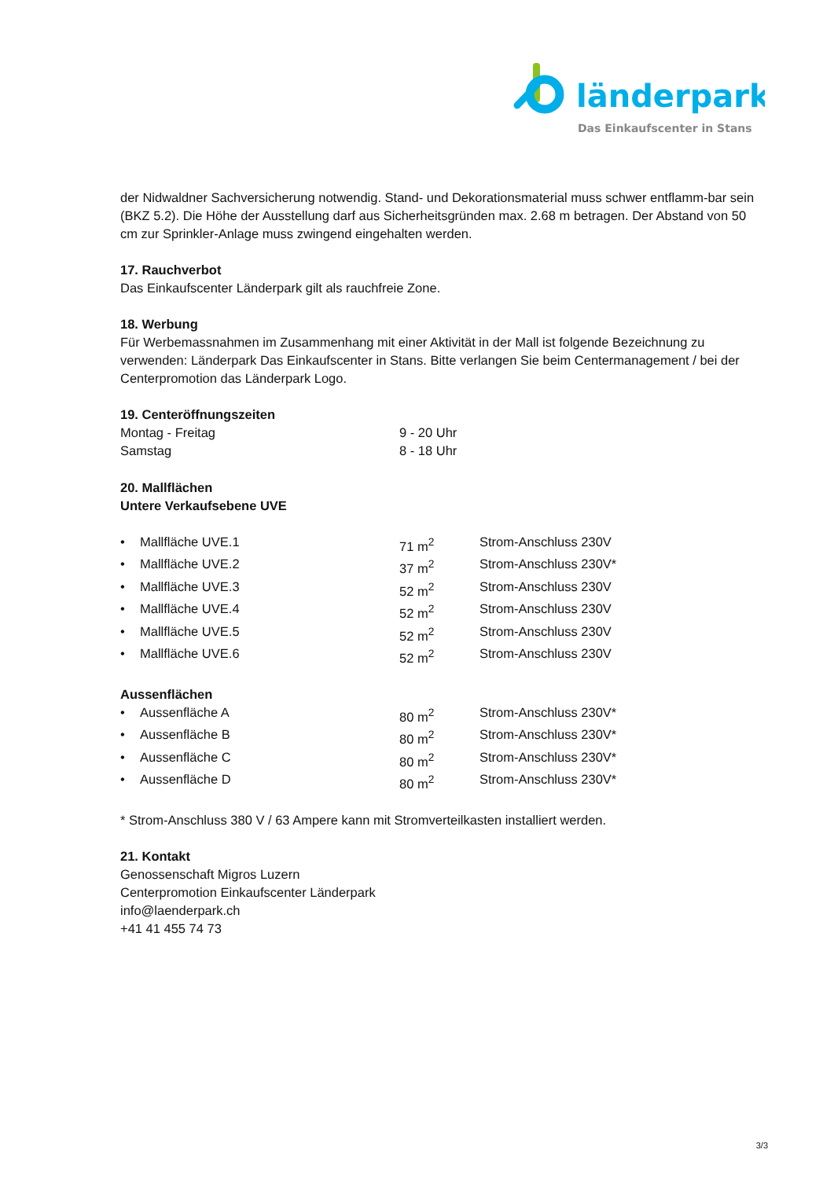länderpark
Das Einkaufscenter in Stans
der Nidwaldner Sachversicherung notwendig. Stand- und Dekorationsmaterial muss schwer entflamm-bar sein (BKZ 5.2). Die Höhe der Ausstellung darf aus Sicherheitsgründen max. 2.68 m betragen. Der Abstand von 50 cm zur Sprinkler-Anlage muss zwingend eingehalten werden.
17. Rauchverbot
Das Einkaufscenter Länderpark gilt als rauchfreie Zone.
18. Werbung
Für Werbemassnahmen im Zusammenhang mit einer Aktivität in der Mall ist folgende Bezeichnung zu verwenden: Länderpark Das Einkaufscenter in Stans. Bitte verlangen Sie beim Centermanagement / bei der Centerpromotion das Länderpark Logo.
19. Centeröffnungszeiten
| Montag - Freitag | 9 - 20 Uhr |
| Samstag | 8 - 18 Uhr |
20. Mallflächen
Untere Verkaufsebene UVE
| • | Mallfläche UVE.1 | 71 m<sup>2</sup> | Strom-Anschluss 230V |
| • | Mallfläche UVE.2 | 37 m<sup>2</sup> | Strom-Anschluss 230V* |
| • | Mallfläche UVE.3 | 52 m<sup>2</sup> | Strom-Anschluss 230V |
| • | Mallfläche UVE.4 | 52 m<sup>2</sup> | Strom-Anschluss 230V |
| • | Mallfläche UVE.5 | 52 m<sup>2</sup> | Strom-Anschluss 230V |
| • | Mallfläche UVE.6 | 52 m<sup>2</sup> | Strom-Anschluss 230V |
Aussenflächen
| • | Aussenfläche A | 80 m<sup>2</sup> | Strom-Anschluss 230V* |
| • | Aussenfläche B | 80 m<sup>2</sup> | Strom-Anschluss 230V* |
| • | Aussenfläche C | 80 m<sup>2</sup> | Strom-Anschluss 230V* |
| • | Aussenfläche D | 80 m<sup>2</sup> | Strom-Anschluss 230V* |
* Strom-Anschluss 380 V / 63 Ampere kann mit Stromverteilkasten installiert werden.
21. Kontakt
Genossenschaft Migros Luzern
Centerpromotion Einkaufscenter Länderpark
info@laenderpark.ch
+41 41 455 74 73
3/3